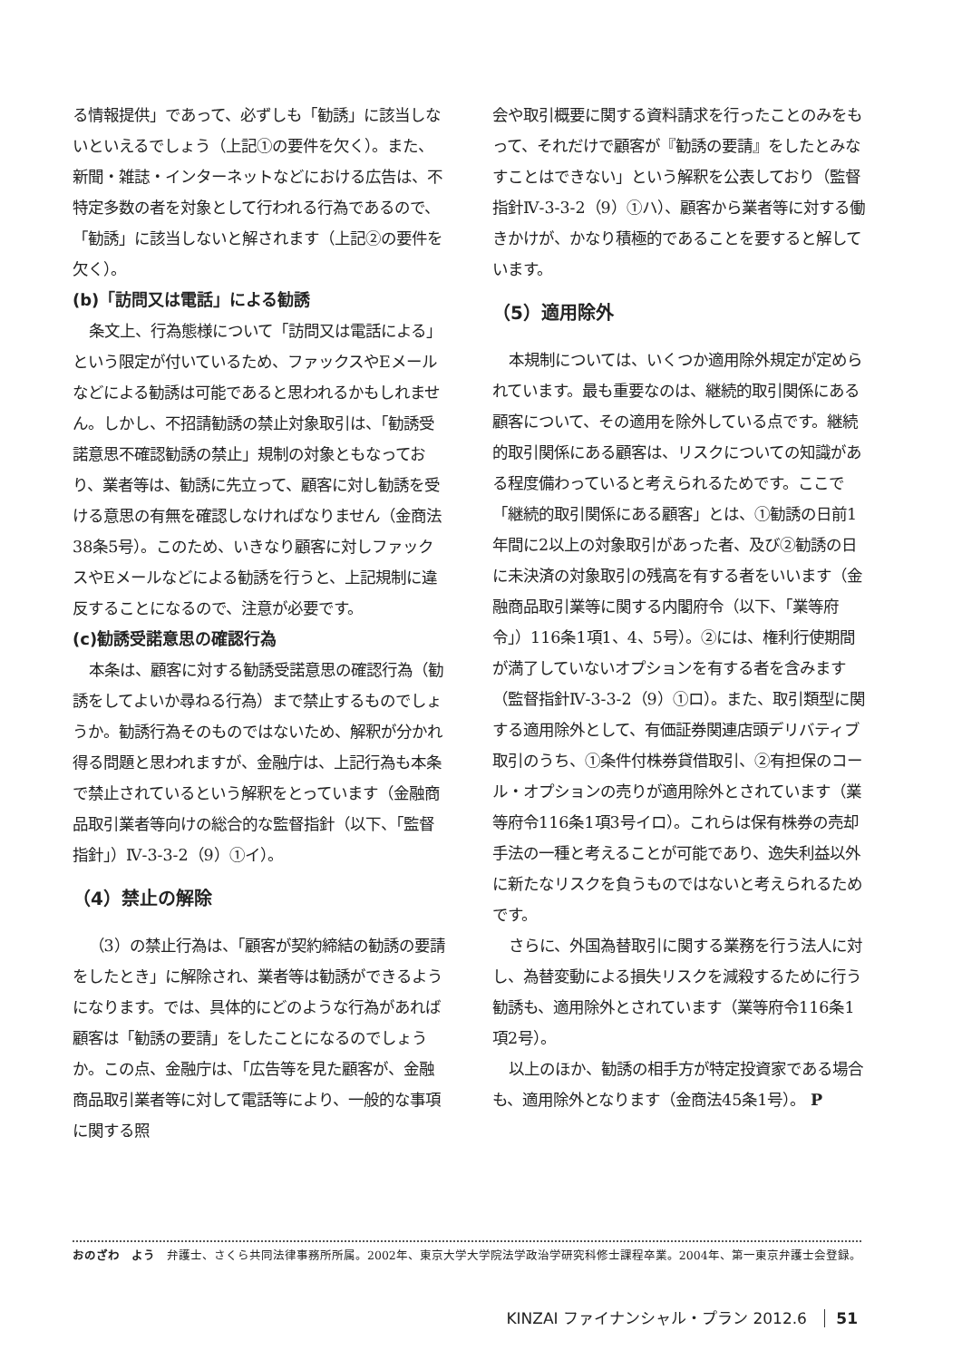る情報提供」であって、必ずしも「勧誘」に該当しないといえるでしょう（上記①の要件を欠く）。また、新聞・雑誌・インターネットなどにおける広告は、不特定多数の者を対象として行われる行為であるので、「勧誘」に該当しないと解されます（上記②の要件を欠く）。
(b)「訪問又は電話」による勧誘
条文上、行為態様について「訪問又は電話による」という限定が付いているため、ファックスやEメールなどによる勧誘は可能であると思われるかもしれません。しかし、不招請勧誘の禁止対象取引は、「勧誘受諾意思不確認勧誘の禁止」規制の対象ともなっており、業者等は、勧誘に先立って、顧客に対し勧誘を受ける意思の有無を確認しなければなりません（金商法38条5号）。このため、いきなり顧客に対しファックスやEメールなどによる勧誘を行うと、上記規制に違反することになるので、注意が必要です。
(c)勧誘受諾意思の確認行為
本条は、顧客に対する勧誘受諾意思の確認行為（勧誘をしてよいか尋ねる行為）まで禁止するものでしょうか。勧誘行為そのものではないため、解釈が分かれ得る問題と思われますが、金融庁は、上記行為も本条で禁止されているという解釈をとっています（金融商品取引業者等向けの総合的な監督指針（以下、「監督指針」）Ⅳ-3-3-2（9）①イ）。
（4）禁止の解除
（3）の禁止行為は、「顧客が契約締結の勧誘の要請をしたとき」に解除され、業者等は勧誘ができるようになります。では、具体的にどのような行為があれば顧客は「勧誘の要請」をしたことになるのでしょうか。この点、金融庁は、「広告等を見た顧客が、金融商品取引業者等に対して電話等により、一般的な事項に関する照
会や取引概要に関する資料請求を行ったことのみをもって、それだけで顧客が『勧誘の要請』をしたとみなすことはできない」という解釈を公表しており（監督指針Ⅳ-3-3-2（9）①ハ）、顧客から業者等に対する働きかけが、かなり積極的であることを要すると解しています。
（5）適用除外
本規制については、いくつか適用除外規定が定められています。最も重要なのは、継続的取引関係にある顧客について、その適用を除外している点です。継続的取引関係にある顧客は、リスクについての知識がある程度備わっていると考えられるためです。ここで「継続的取引関係にある顧客」とは、①勧誘の日前1年間に2以上の対象取引があった者、及び②勧誘の日に未決済の対象取引の残高を有する者をいいます（金融商品取引業等に関する内閣府令（以下、「業等府令」）116条1項1、4、5号）。②には、権利行使期間が満了していないオプションを有する者を含みます（監督指針Ⅳ-3-3-2（9）①ロ）。また、取引類型に関する適用除外として、有価証券関連店頭デリバティブ取引のうち、①条件付株券貸借取引、②有担保のコール・オプションの売りが適用除外とされています（業等府令116条1項3号イロ）。これらは保有株券の売却手法の一種と考えることが可能であり、逸失利益以外に新たなリスクを負うものではないと考えられるためです。
さらに、外国為替取引に関する業務を行う法人に対し、為替変動による損失リスクを減殺するために行う勧誘も、適用除外とされています（業等府令116条1項2号）。
以上のほか、勧誘の相手方が特定投資家である場合も、適用除外となります（金商法45条1号）。 P
おのざわ　よう　弁護士、さくら共同法律事務所所属。2002年、東京大学大学院法学政治学研究科修士課程卒業。2004年、第一東京弁護士会登録。
KINZAI ファイナンシャル・プラン 2012.6 51